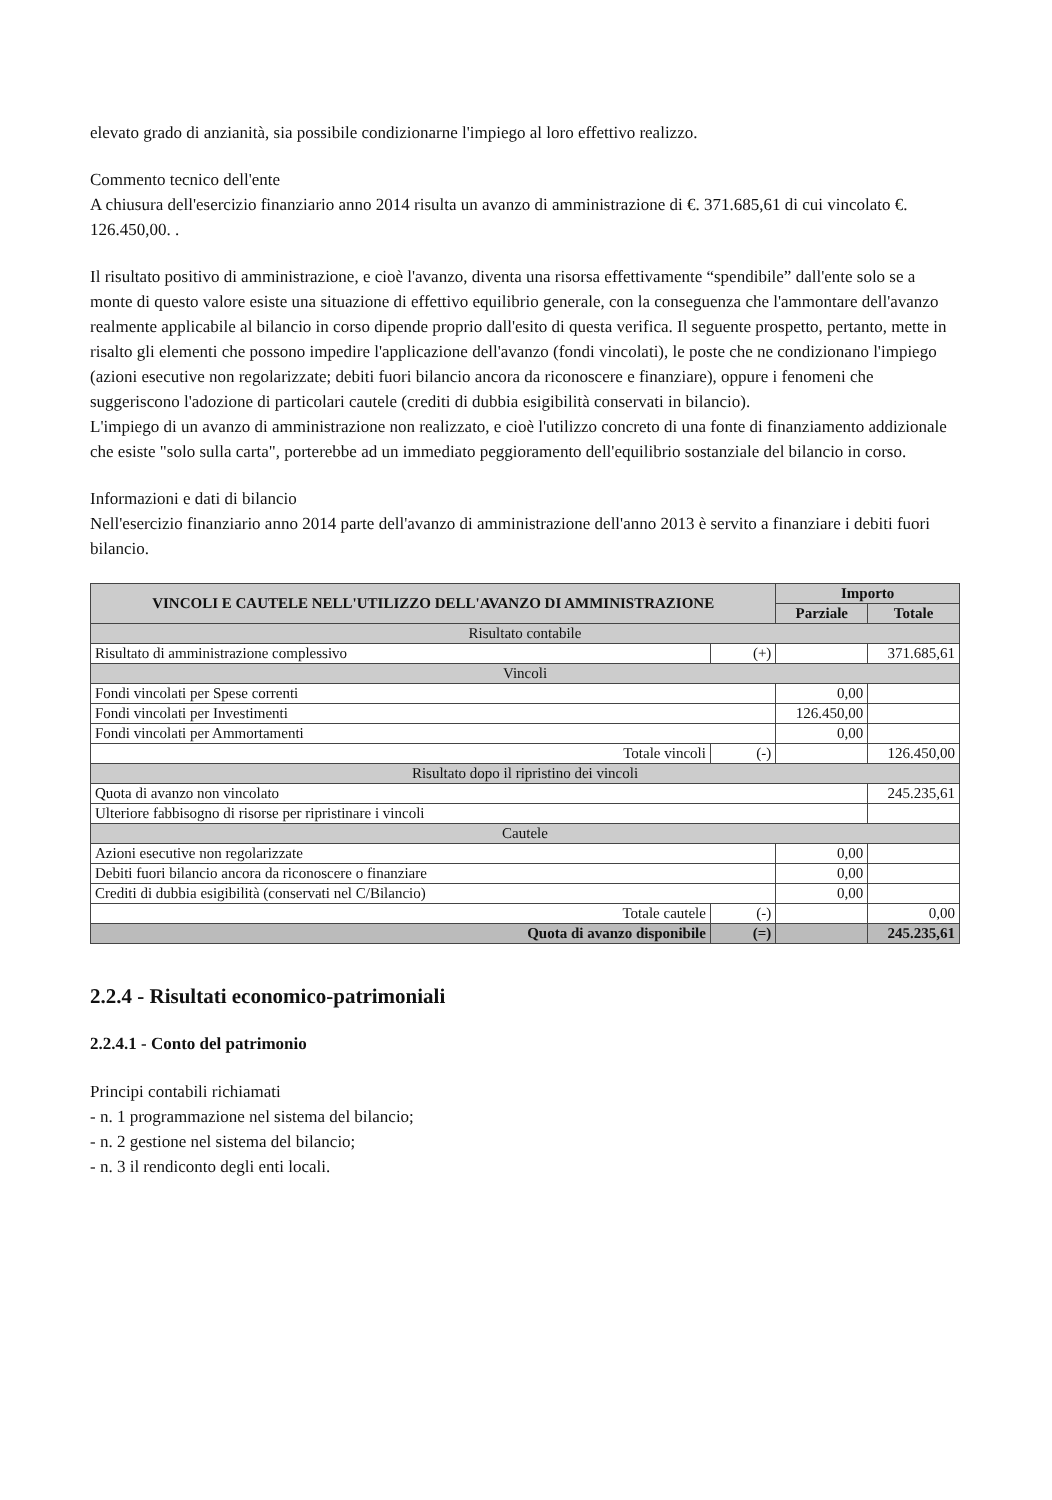elevato grado di anzianità, sia possibile condizionarne l'impiego al loro effettivo realizzo.
Commento tecnico dell'ente
A chiusura dell'esercizio finanziario anno 2014 risulta un avanzo di amministrazione di €. 371.685,61 di cui vincolato €. 126.450,00. .
Il risultato positivo di amministrazione, e cioè l'avanzo, diventa una risorsa effettivamente “spendibile” dall'ente solo se a monte di questo valore esiste una situazione di effettivo equilibrio generale, con la conseguenza che l'ammontare dell'avanzo realmente applicabile al bilancio in corso dipende proprio dall'esito di questa verifica. Il seguente prospetto, pertanto, mette in risalto gli elementi che possono impedire l'applicazione dell'avanzo (fondi vincolati), le poste che ne condizionano l'impiego (azioni esecutive non regolarizzate; debiti fuori bilancio ancora da riconoscere e finanziare), oppure i fenomeni che suggeriscono l'adozione di particolari cautele (crediti di dubbia esigibilità conservati in bilancio).
L'impiego di un avanzo di amministrazione non realizzato, e cioè l'utilizzo concreto di una fonte di finanziamento addizionale che esiste "solo sulla carta", porterebbe ad un immediato peggioramento dell'equilibrio sostanziale del bilancio in corso.
Informazioni e dati di bilancio
Nell'esercizio finanziario anno 2014 parte dell'avanzo di amministrazione dell'anno 2013 è servito a finanziare i debiti fuori bilancio.
| VINCOLI E CAUTELE NELL'UTILIZZO DELL'AVANZO DI AMMINISTRAZIONE | | Importo | |
| --- | --- | --- | --- |
| | | Parziale | Totale |
| Risultato contabile | | | |
| Risultato di amministrazione complessivo | (+) | | 371.685,61 |
| Vincoli | | | |
| Fondi vincolati per Spese correnti | | 0,00 | |
| Fondi vincolati per Investimenti | | 126.450,00 | |
| Fondi vincolati per Ammortamenti | | 0,00 | |
| Totale vincoli | (-) | | 126.450,00 |
| Risultato dopo il ripristino dei vincoli | | | |
| Quota di avanzo non vincolato | | | 245.235,61 |
| Ulteriore fabbisogno di risorse per ripristinare i vincoli | | | |
| Cautele | | | |
| Azioni esecutive non regolarizzate | | 0,00 | |
| Debiti fuori bilancio ancora da riconoscere o finanziare | | 0,00 | |
| Crediti di dubbia esigibilità (conservati nel C/Bilancio) | | 0,00 | |
| Totale cautele | (-) | | 0,00 |
| Quota di avanzo disponibile | (=) | | 245.235,61 |
2.2.4 - Risultati economico-patrimoniali
2.2.4.1 - Conto del patrimonio
Principi contabili richiamati
- n. 1 programmazione nel sistema del bilancio;
- n. 2 gestione nel sistema del bilancio;
- n. 3 il rendiconto degli enti locali.